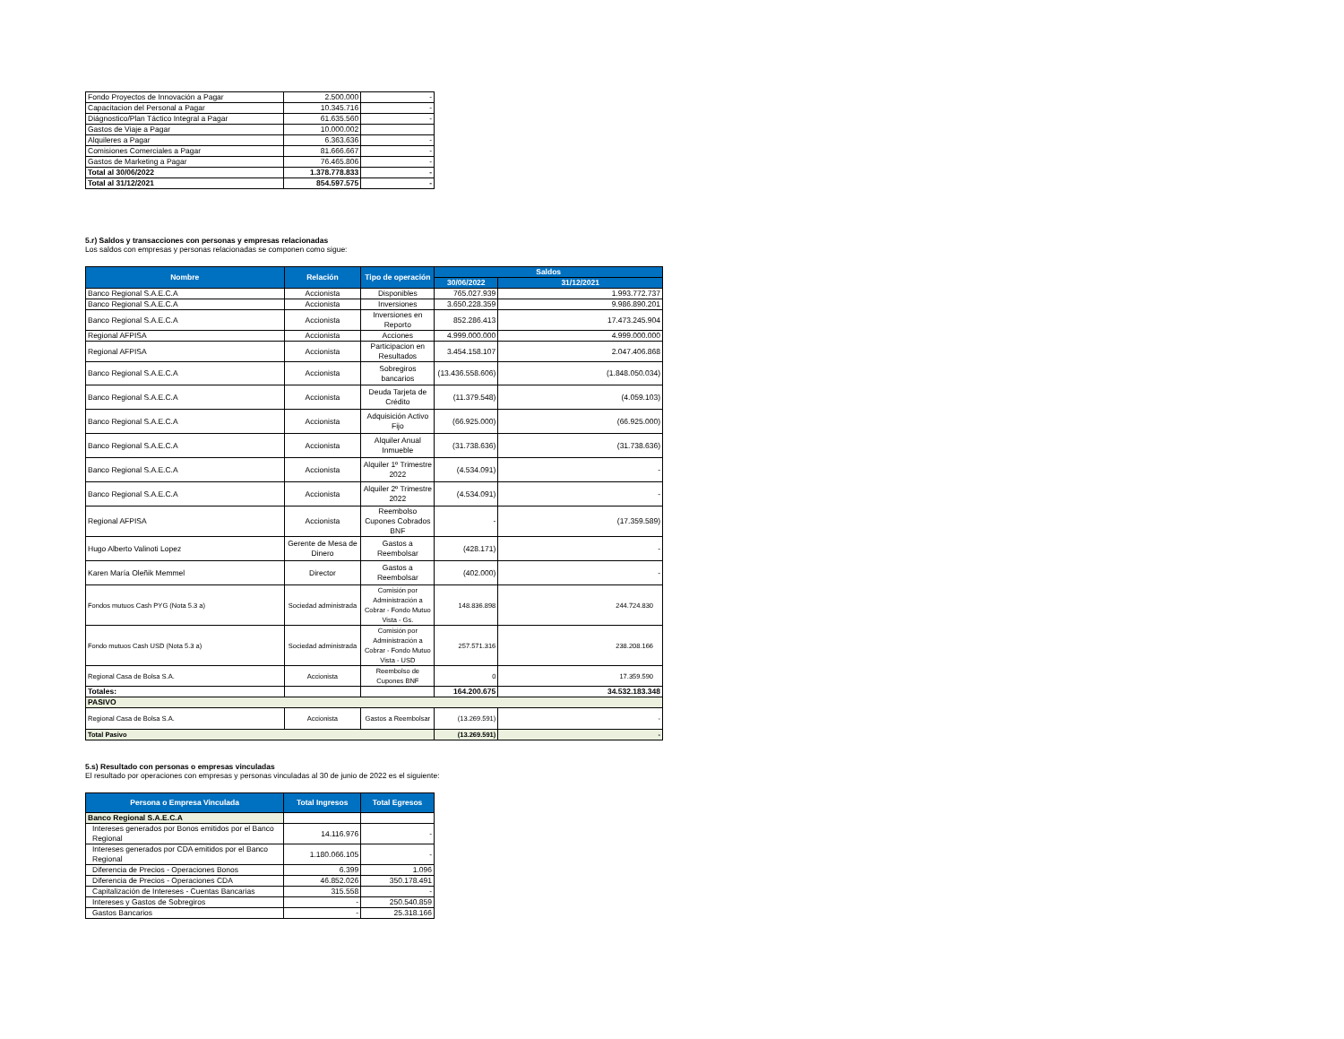| Fondo Proyectos de Innovación a Pagar | 2.500.000 | - |
| Capacitacion del Personal a Pagar | 10.345.716 | - |
| Diágnostico/Plan Táctico Integral a Pagar | 61.635.560 | - |
| Gastos de Viaje a Pagar | 10.000.002 | |
| Alquileres a Pagar | 6.363.636 | - |
| Comisiones Comerciales a Pagar | 81.666.667 | - |
| Gastos de Marketing a Pagar | 76.465.806 | - |
| Total al 30/06/2022 | 1.378.778.833 | - |
| Total al 31/12/2021 | 854.597.575 | - |
5.r) Saldos y transacciones con personas y empresas relacionadas
Los saldos con empresas y personas relacionadas se componen como sigue:
| Nombre | Relación | Tipo de operación | Saldos | |
| --- | --- | --- | --- | --- |
| | | | 30/06/2022 | 31/12/2021 |
| Banco Regional S.A.E.C.A | Accionista | Disponibles | 765.027.939 | 1.993.772.737 |
| Banco Regional S.A.E.C.A | Accionista | Inversiones | 3.650.228.359 | 9.986.890.201 |
| Banco Regional S.A.E.C.A | Accionista | Inversiones en Reporto | 852.286.413 | 17.473.245.904 |
| Regional AFPISA | Accionista | Acciones | 4.999.000.000 | 4.999.000.000 |
| Regional AFPISA | Accionista | Participacion en Resultados | 3.454.158.107 | 2.047.406.868 |
| Banco Regional S.A.E.C.A | Accionista | Sobregiros bancarios | (13.436.558.606) | (1.848.050.034) |
| Banco Regional S.A.E.C.A | Accionista | Deuda Tarjeta de Crédito | (11.379.548) | (4.059.103) |
| Banco Regional S.A.E.C.A | Accionista | Adquisición Activo Fijo | (66.925.000) | (66.925.000) |
| Banco Regional S.A.E.C.A | Accionista | Alquiler Anual Inmueble | (31.738.636) | (31.738.636) |
| Banco Regional S.A.E.C.A | Accionista | Alquiler 1º Trimestre 2022 | (4.534.091) | - |
| Banco Regional S.A.E.C.A | Accionista | Alquiler 2º Trimestre 2022 | (4.534.091) | - |
| Regional AFPISA | Accionista | Reembolso Cupones Cobrados BNF | - | (17.359.589) |
| Hugo Alberto Valinoti Lopez | Gerente de Mesa de Dinero | Gastos a Reembolsar | (428.171) | - |
| Karen María Oleñik Memmel | Director | Gastos a Reembolsar | (402.000) | - |
| Fondos mutuos Cash PYG (Nota 5.3 a) | Sociedad administrada | Comisión por Administración a Cobrar - Fondo Mutuo Vista - Gs. | 148.836.898 | 244.724.830 |
| Fondo mutuos Cash USD (Nota 5.3 a) | Sociedad administrada | Comisión por Administración a Cobrar - Fondo Mutuo Vista - USD | 257.571.316 | 238.208.166 |
| Regional Casa de Bolsa S.A. | Accionista | Reembolso de Cupones BNF | 0 | 17.359.590 |
| Totales: | | | 164.200.675 | 34.532.183.348 |
| PASIVO | | | | |
| Regional Casa de Bolsa S.A. | Accionista | Gastos a Reembolsar | (13.269.591) | - |
| Total Pasivo | | | (13.269.591) | - |
5.s) Resultado con personas o empresas vinculadas
El resultado por operaciones con empresas y personas vinculadas al 30 de junio de 2022 es el siguiente:
| Persona o Empresa Vinculada | Total Ingresos | Total Egresos |
| --- | --- | --- |
| Banco Regional S.A.E.C.A | | |
| Intereses generados por Bonos emitidos por el Banco Regional | 14.116.976 | - |
| Intereses generados por CDA emitidos por el Banco Regional | 1.180.066.105 | - |
| Diferencia de Precios - Operaciones Bonos | 6.399 | 1.096 |
| Diferencia de Precios - Operaciones CDA | 46.852.026 | 350.178.491 |
| Capitalización de Intereses - Cuentas Bancarias | 315.558 | - |
| Intereses y Gastos de Sobregiros | - | 250.540.859 |
| Gastos Bancarios | - | 25.318.166 |